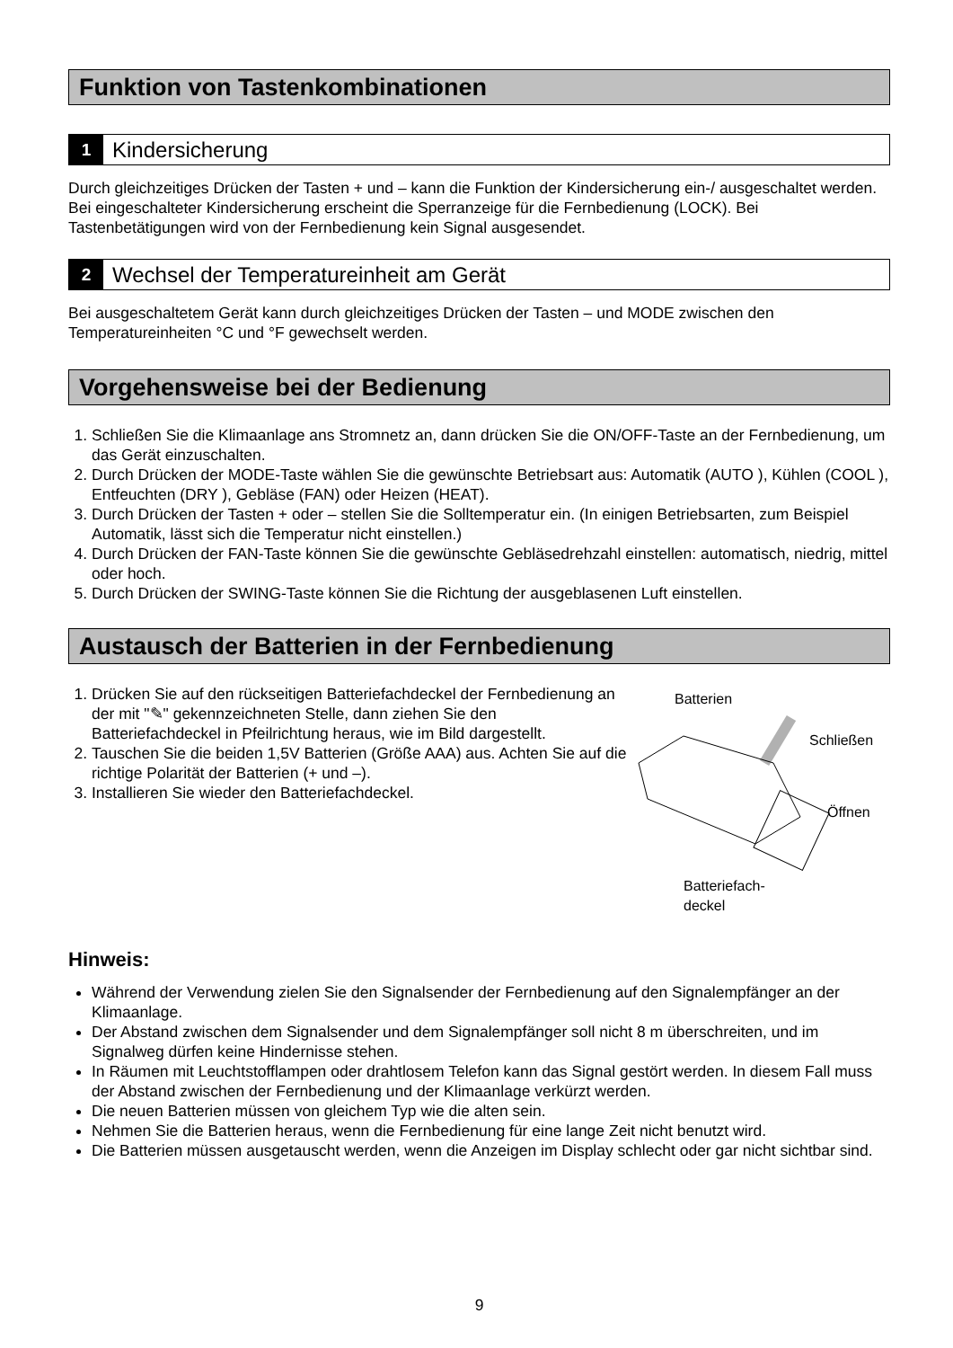Funktion von Tastenkombinationen
1 Kindersicherung
Durch gleichzeitiges Drücken der Tasten + und – kann die Funktion der Kindersicherung ein-/ ausgeschaltet werden. Bei eingeschalteter Kindersicherung erscheint die Sperranzeige für die Fernbedienung (LOCK). Bei Tastenbetätigungen wird von der Fernbedienung kein Signal ausgesendet.
2 Wechsel der Temperatureinheit am Gerät
Bei ausgeschaltetem Gerät kann durch gleichzeitiges Drücken der Tasten – und MODE zwischen den Temperatureinheiten °C und °F gewechselt werden.
Vorgehensweise bei der Bedienung
1. Schließen Sie die Klimaanlage ans Stromnetz an, dann drücken Sie die ON/OFF-Taste an der Fernbedienung, um das Gerät einzuschalten.
2. Durch Drücken der MODE-Taste wählen Sie die gewünschte Betriebsart aus: Automatik (AUTO ), Kühlen (COOL ), Entfeuchten (DRY ), Gebläse (FAN) oder Heizen (HEAT).
3. Durch Drücken der Tasten + oder – stellen Sie die Solltemperatur ein. (In einigen Betriebsarten, zum Beispiel Automatik, lässt sich die Temperatur nicht einstellen.)
4. Durch Drücken der FAN-Taste können Sie die gewünschte Gebläsedrehzahl einstellen: automatisch, niedrig, mittel oder hoch.
5. Durch Drücken der SWING-Taste können Sie die Richtung der ausgeblasenen Luft einstellen.
Austausch der Batterien in der Fernbedienung
1. Drücken Sie auf den rückseitigen Batteriefachdeckel der Fernbedienung an der mit "✎" gekennzeichneten Stelle, dann ziehen Sie den Batteriefachdeckel in Pfeilrichtung heraus, wie im Bild dargestellt.
2. Tauschen Sie die beiden 1,5V Batterien (Größe AAA) aus. Achten Sie auf die richtige Polarität der Batterien (+ und –).
3. Installieren Sie wieder den Batteriefachdeckel.
Batterien
Schließen
Öffnen
Batteriefach-
deckel
Hinweis:
Während der Verwendung zielen Sie den Signalsender der Fernbedienung auf den Signalempfänger an der Klimaanlage.
Der Abstand zwischen dem Signalsender und dem Signalempfänger soll nicht 8 m überschreiten, und im Signalweg dürfen keine Hindernisse stehen.
In Räumen mit Leuchtstofflampen oder drahtlosem Telefon kann das Signal gestört werden. In diesem Fall muss der Abstand zwischen der Fernbedienung und der Klimaanlage verkürzt werden.
Die neuen Batterien müssen von gleichem Typ wie die alten sein.
Nehmen Sie die Batterien heraus, wenn die Fernbedienung für eine lange Zeit nicht benutzt wird.
Die Batterien müssen ausgetauscht werden, wenn die Anzeigen im Display schlecht oder gar nicht sichtbar sind.
9